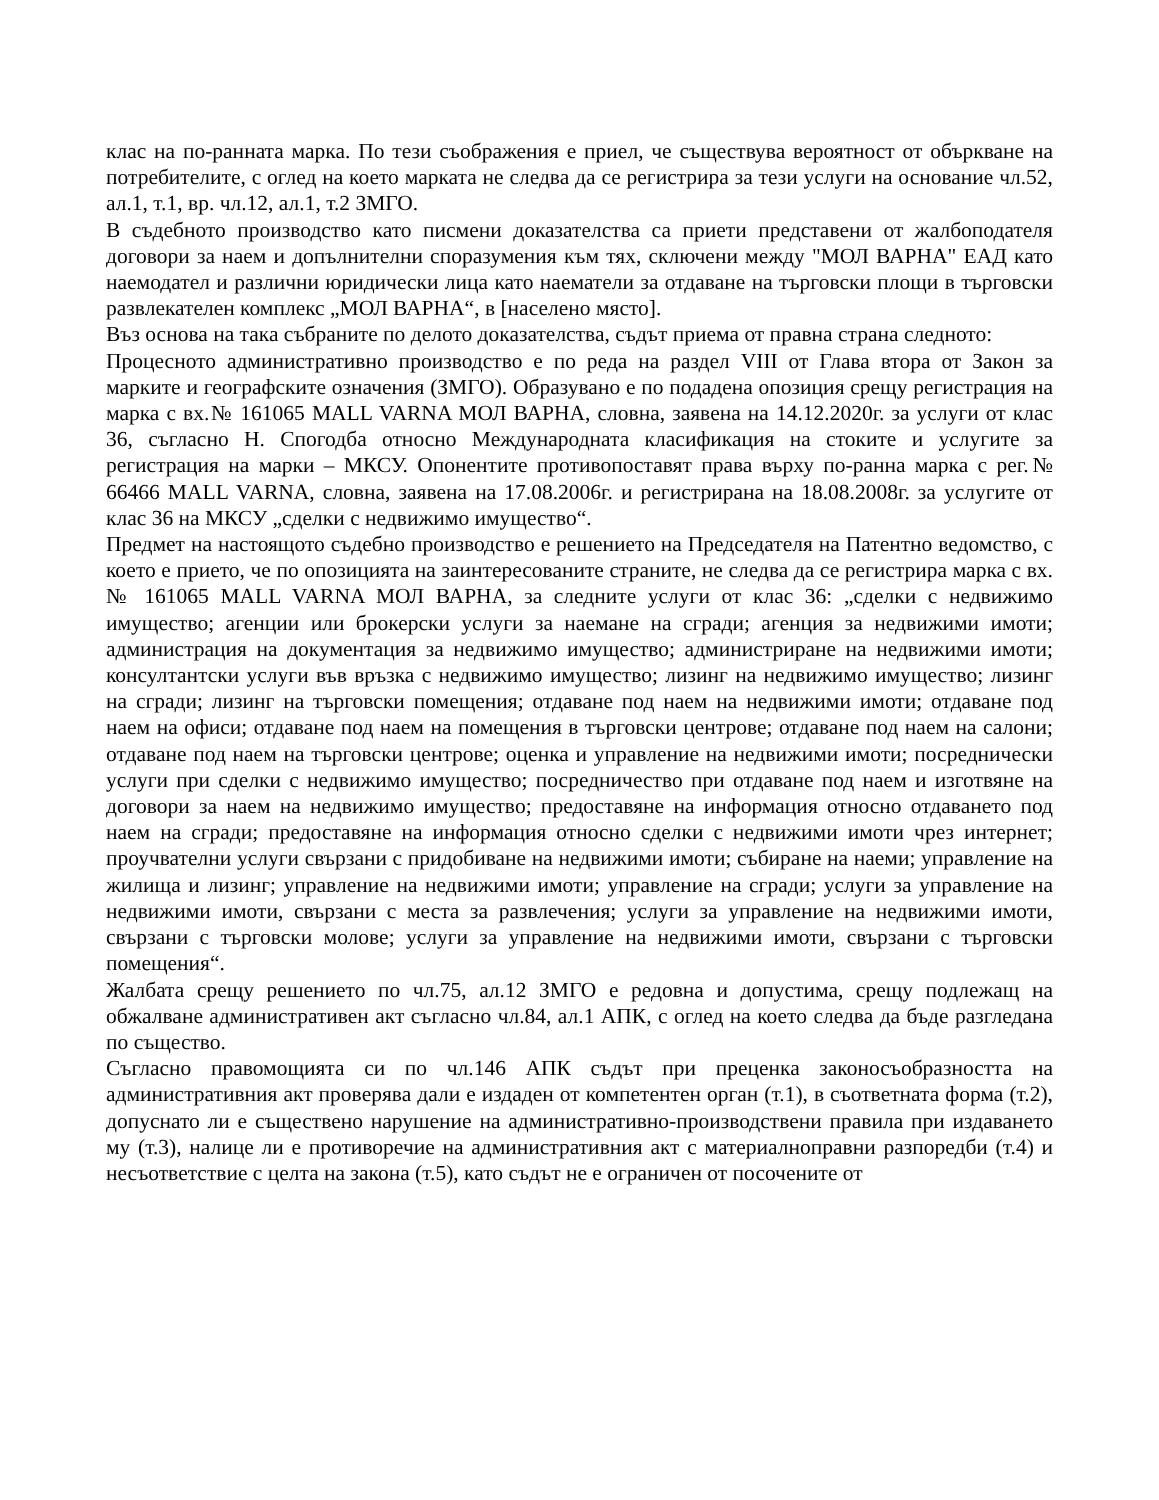клас на по-ранната марка. По тези съображения е приел, че съществува вероятност от объркване на потребителите, с оглед на което марката не следва да се регистрира за тези услуги на основание чл.52, ал.1, т.1, вр. чл.12, ал.1, т.2 ЗМГО.
В съдебното производство като писмени доказателства са приети представени от жалбоподателя договори за наем и допълнителни споразумения към тях, сключени между "МОЛ ВАРНА" ЕАД като наемодател и различни юридически лица като наематели за отдаване на търговски площи в търговски развлекателен комплекс „МОЛ ВАРНА“, в [населено място].
Въз основа на така събраните по делото доказателства, съдът приема от правна страна следното:
Процесното административно производство е по реда на раздел VIII от Глава втора от Закон за марките и географските означения (ЗМГО). Образувано е по подадена опозиция срещу регистрация на марка с вх.№ 161065 MALL VARNA МОЛ ВАРНА, словна, заявена на 14.12.2020г. за услуги от клас 36, съгласно Н. Спогодба относно Международната класификация на стоките и услугите за регистрация на марки – МКСУ. Опонентите противопоставят права върху по-ранна марка с рег.№ 66466 MALL VARNA, словна, заявена на 17.08.2006г. и регистрирана на 18.08.2008г. за услугите от клас 36 на МКСУ „сделки с недвижимо имущество“.
Предмет на настоящото съдебно производство е решението на Председателя на Патентно ведомство, с което е прието, че по опозицията на заинтересованите страните, не следва да се регистрира марка с вх.№ 161065 MALL VARNA МОЛ ВАРНА, за следните услуги от клас 36: „сделки с недвижимо имущество; агенции или брокерски услуги за наемане на сгради; агенция за недвижими имоти; администрация на документация за недвижимо имущество; администриране на недвижими имоти; консултантски услуги във връзка с недвижимо имущество; лизинг на недвижимо имущество; лизинг на сгради; лизинг на търговски помещения; отдаване под наем на недвижими имоти; отдаване под наем на офиси; отдаване под наем на помещения в търговски центрове; отдаване под наем на салони; отдаване под наем на търговски центрове; оценка и управление на недвижими имоти; посреднически услуги при сделки с недвижимо имущество; посредничество при отдаване под наем и изготвяне на договори за наем на недвижимо имущество; предоставяне на информация относно отдаването под наем на сгради; предоставяне на информация относно сделки с недвижими имоти чрез интернет; проучвателни услуги свързани с придобиване на недвижими имоти; събиране на наеми; управление на жилища и лизинг; управление на недвижими имоти; управление на сгради; услуги за управление на недвижими имоти, свързани с места за развлечения; услуги за управление на недвижими имоти, свързани с търговски молове; услуги за управление на недвижими имоти, свързани с търговски помещения“.
Жалбата срещу решението по чл.75, ал.12 ЗМГО е редовна и допустима, срещу подлежащ на обжалване административен акт съгласно чл.84, ал.1 АПК, с оглед на което следва да бъде разгледана по същество.
Съгласно правомощията си по чл.146 АПК съдът при преценка законосъобразността на административния акт проверява дали е издаден от компетентен орган (т.1), в съответната форма (т.2), допуснато ли е съществено нарушение на административно-производствени правила при издаването му (т.3), налице ли е противоречие на административния акт с материалноправни разпоредби (т.4) и несъответствие с целта на закона (т.5), като съдът не е ограничен от посочените от